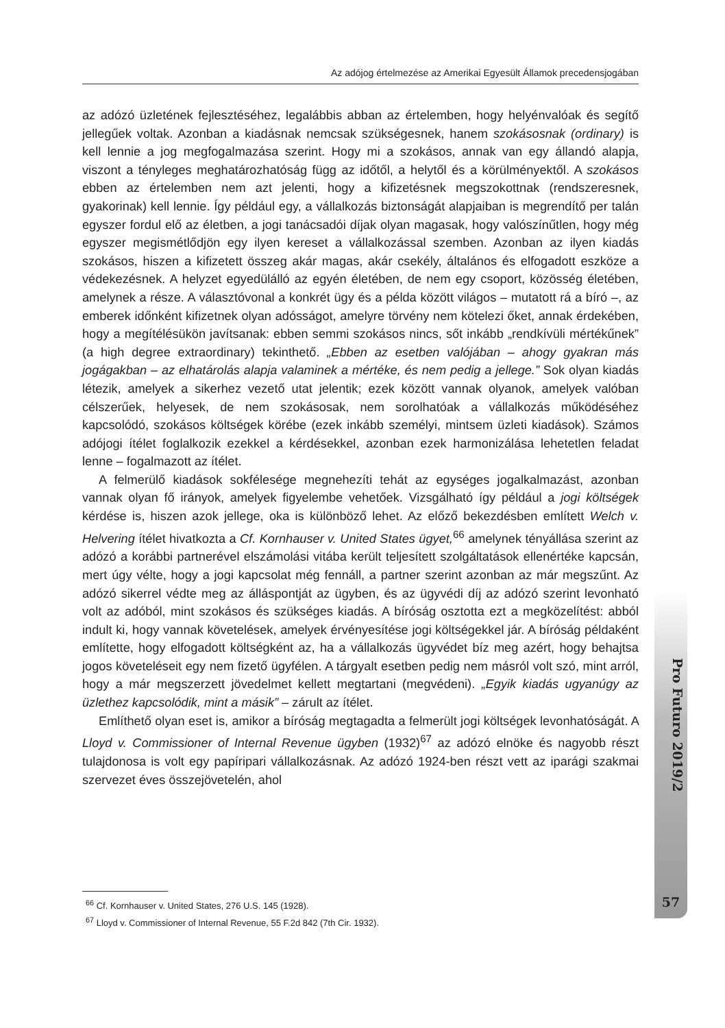Az adójog értelmezése az Amerikai Egyesült Államok precedensjogában
az adózó üzletének fejlesztéséhez, legalábbis abban az értelemben, hogy helyénvalóak és segítő jellegűek voltak. Azonban a kiadásnak nemcsak szükségesnek, hanem szokásosnak (ordinary) is kell lennie a jog megfogalmazása szerint. Hogy mi a szokásos, annak van egy állandó alapja, viszont a tényleges meghatározhatóság függ az időtől, a helytől és a körülményektől. A szokásos ebben az értelemben nem azt jelenti, hogy a kifizetésnek megszokottnak (rendszeresnek, gyakorinak) kell lennie. Így például egy, a vállalkozás biztonságát alapjaiban is megrendítő per talán egyszer fordul elő az életben, a jogi tanácsadói díjak olyan magasak, hogy valószínűtlen, hogy még egyszer megismétlődjön egy ilyen kereset a vállalkozással szemben. Azonban az ilyen kiadás szokásos, hiszen a kifizetett összeg akár magas, akár csekély, általános és elfogadott eszköze a védekezésnek. A helyzet egyedülálló az egyén életében, de nem egy csoport, közösség életében, amelynek a része. A választóvonal a konkrét ügy és a példa között világos – mutatott rá a bíró –, az emberek időnként kifizetnek olyan adósságot, amelyre törvény nem kötelezi őket, annak érdekében, hogy a megítélésükön javítsanak: ebben semmi szokásos nincs, sőt inkább „rendkívüli mértékűnek” (a high degree extraordinary) tekinthető. „Ebben az esetben valójában – ahogy gyakran más jogágakban – az elhatárolás alapja valaminek a mértéke, és nem pedig a jellege.” Sok olyan kiadás létezik, amelyek a sikerhez vezető utat jelentik; ezek között vannak olyanok, amelyek valóban célszerűek, helyesek, de nem szokásosak, nem sorolhatóak a vállalkozás működéséhez kapcsolódó, szokásos költségek körébe (ezek inkább személyi, mintsem üzleti kiadások). Számos adójogi ítélet foglalkozik ezekkel a kérdésekkel, azonban ezek harmonizálása lehetetlen feladat lenne – fogalmazott az ítélet.
A felmerülő kiadások sokfélesége megnehezíti tehát az egységes jogalkalmazást, azonban vannak olyan fő irányok, amelyek figyelembe vehetőek. Vizsgálható így például a jogi költségek kérdése is, hiszen azok jellege, oka is különböző lehet. Az előző bekezdésben említett Welch v. Helvering ítélet hivatkozta a Cf. Kornhauser v. United States ügyet,<sup>66</sup> amelynek tényállása szerint az adózó a korábbi partnerével elszámolási vitába került teljesített szolgáltatások ellenértéke kapcsán, mert úgy vélte, hogy a jogi kapcsolat még fennáll, a partner szerint azonban az már megszűnt. Az adózó sikerrel védte meg az álláspontját az ügyben, és az ügyvédi díj az adózó szerint levonható volt az adóból, mint szokásos és szükséges kiadás. A bíróság osztotta ezt a megközelítést: abból indult ki, hogy vannak követelések, amelyek érvényesítése jogi költségekkel jár. A bíróság példaként említette, hogy elfogadott költségként az, ha a vállalkozás ügyvédet bíz meg azért, hogy behajtsa jogos követeléseit egy nem fizető ügyfélen. A tárgyalt esetben pedig nem másról volt szó, mint arról, hogy a már megszerzett jövedelmet kellett megtartani (megvédeni). „Egyik kiadás ugyanúgy az üzlethez kapcsolódik, mint a másik” – zárult az ítélet.
Említhető olyan eset is, amikor a bíróság megtagadta a felmerült jogi költségek levonhatóságát. A Lloyd v. Commissioner of Internal Revenue ügyben (1932)<sup>67</sup> az adózó elnöke és nagyobb részt tulajdonosa is volt egy papíripari vállalkozásnak. Az adózó 1924-ben részt vett az iparági szakmai szervezet éves összejövetelén, ahol
<sup>66</sup> Cf. Kornhauser v. United States, 276 U.S. 145 (1928).
<sup>67</sup> Lloyd v. Commissioner of Internal Revenue, 55 F.2d 842 (7th Cir. 1932).
Pro Futuro 2019/2
57